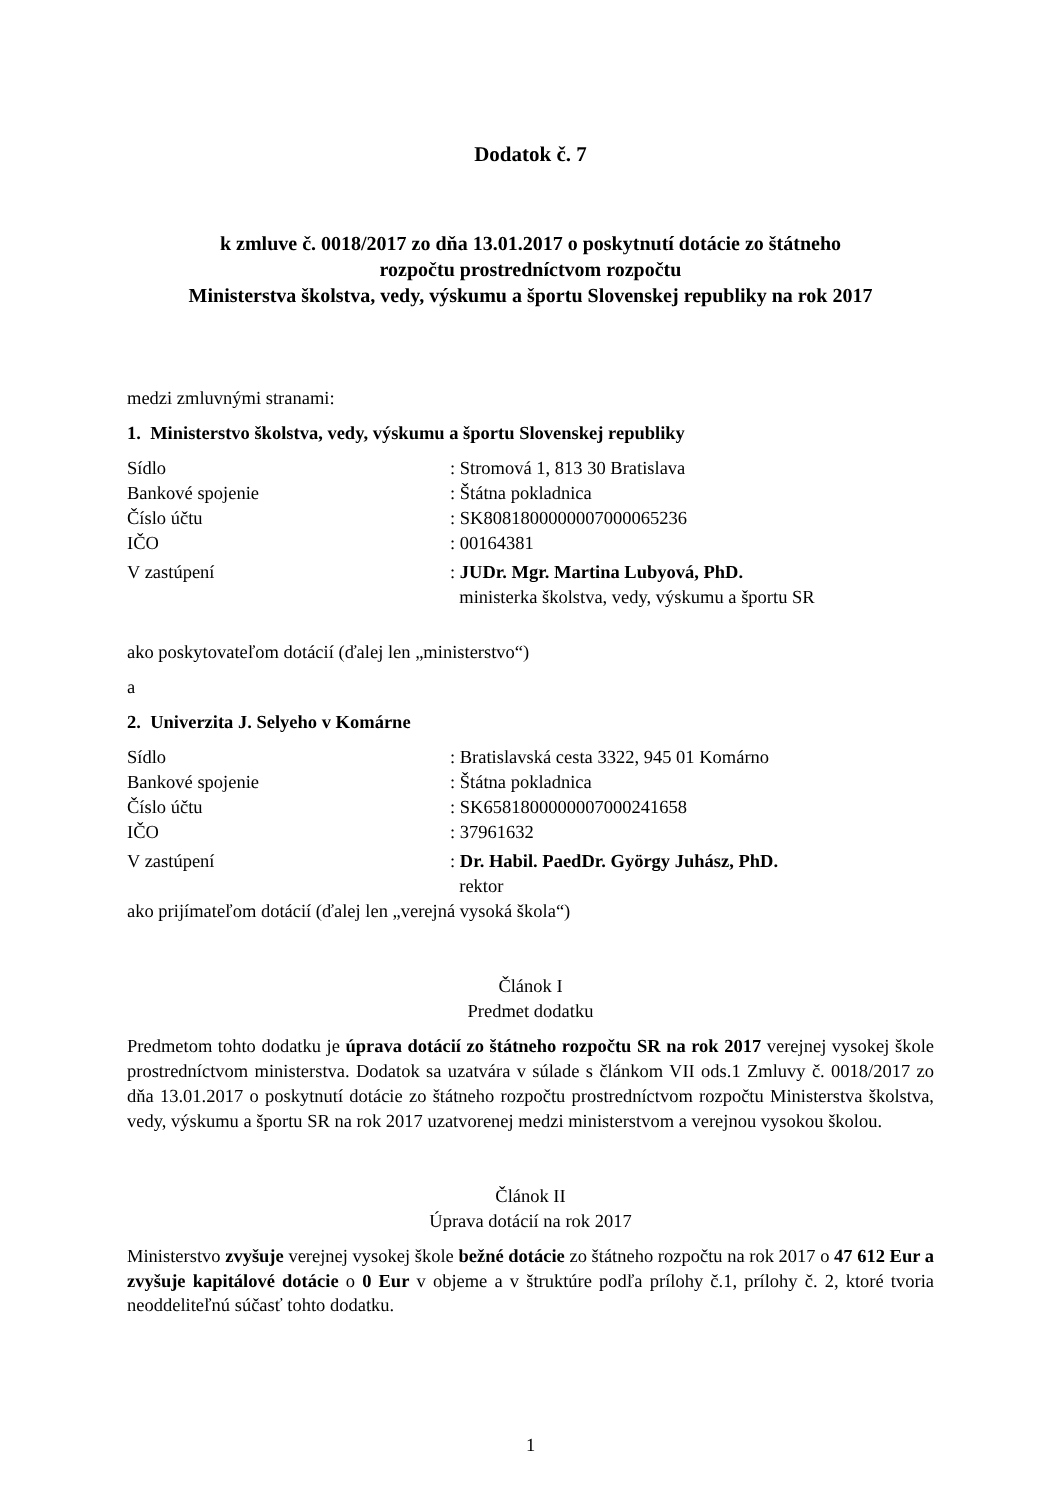Dodatok č. 7
k zmluve č. 0018/2017 zo dňa 13.01.2017 o poskytnutí dotácie zo štátneho
rozpočtu prostredníctvom rozpočtu
Ministerstva školstva, vedy, výskumu a športu Slovenskej republiky na rok 2017
medzi zmluvnými stranami:
1. Ministerstvo školstva, vedy, výskumu a športu Slovenskej republiky
Sídlo : Stromová 1, 813 30 Bratislava
Bankové spojenie : Štátna pokladnica
Číslo účtu : SK8081800000007000065236
IČO : 00164381
V zastúpení : JUDr. Mgr. Martina Lubyová, PhD.
ministerka školstva, vedy, výskumu a športu SR
ako poskytovateľom dotácií (ďalej len „ministerstvo“)
a
2. Univerzita J. Selyeho v Komárne
Sídlo : Bratislavská cesta 3322, 945 01 Komárno
Bankové spojenie : Štátna pokladnica
Číslo účtu : SK6581800000007000241658
IČO : 37961632
V zastúpení : Dr. Habil. PaedDr. György Juhász, PhD.
rektor
ako prijímateľom dotácií (ďalej len „verejná vysoká škola“)
Článok I
Predmet dodatku
Predmetom tohto dodatku je úprava dotácií zo štátneho rozpočtu SR na rok 2017 verejnej vysokej škole prostredníctvom ministerstva. Dodatok sa uzatvára v súlade s článkom VII ods.1 Zmluvy č. 0018/2017 zo dňa 13.01.2017 o poskytnutí dotácie zo štátneho rozpočtu prostredníctvom rozpočtu Ministerstva školstva, vedy, výskumu a športu SR na rok 2017 uzatvorenej medzi ministerstvom a verejnou vysokou školou.
Článok II
Úprava dotácií na rok 2017
Ministerstvo zvyšuje verejnej vysokej škole bežné dotácie zo štátneho rozpočtu na rok 2017 o 47 612 Eur a zvyšuje kapitálové dotácie o 0 Eur v objeme a v štruktúre podľa prílohy č.1, prílohy č. 2, ktoré tvoria neoddeliteľnú súčasť tohto dodatku.
1